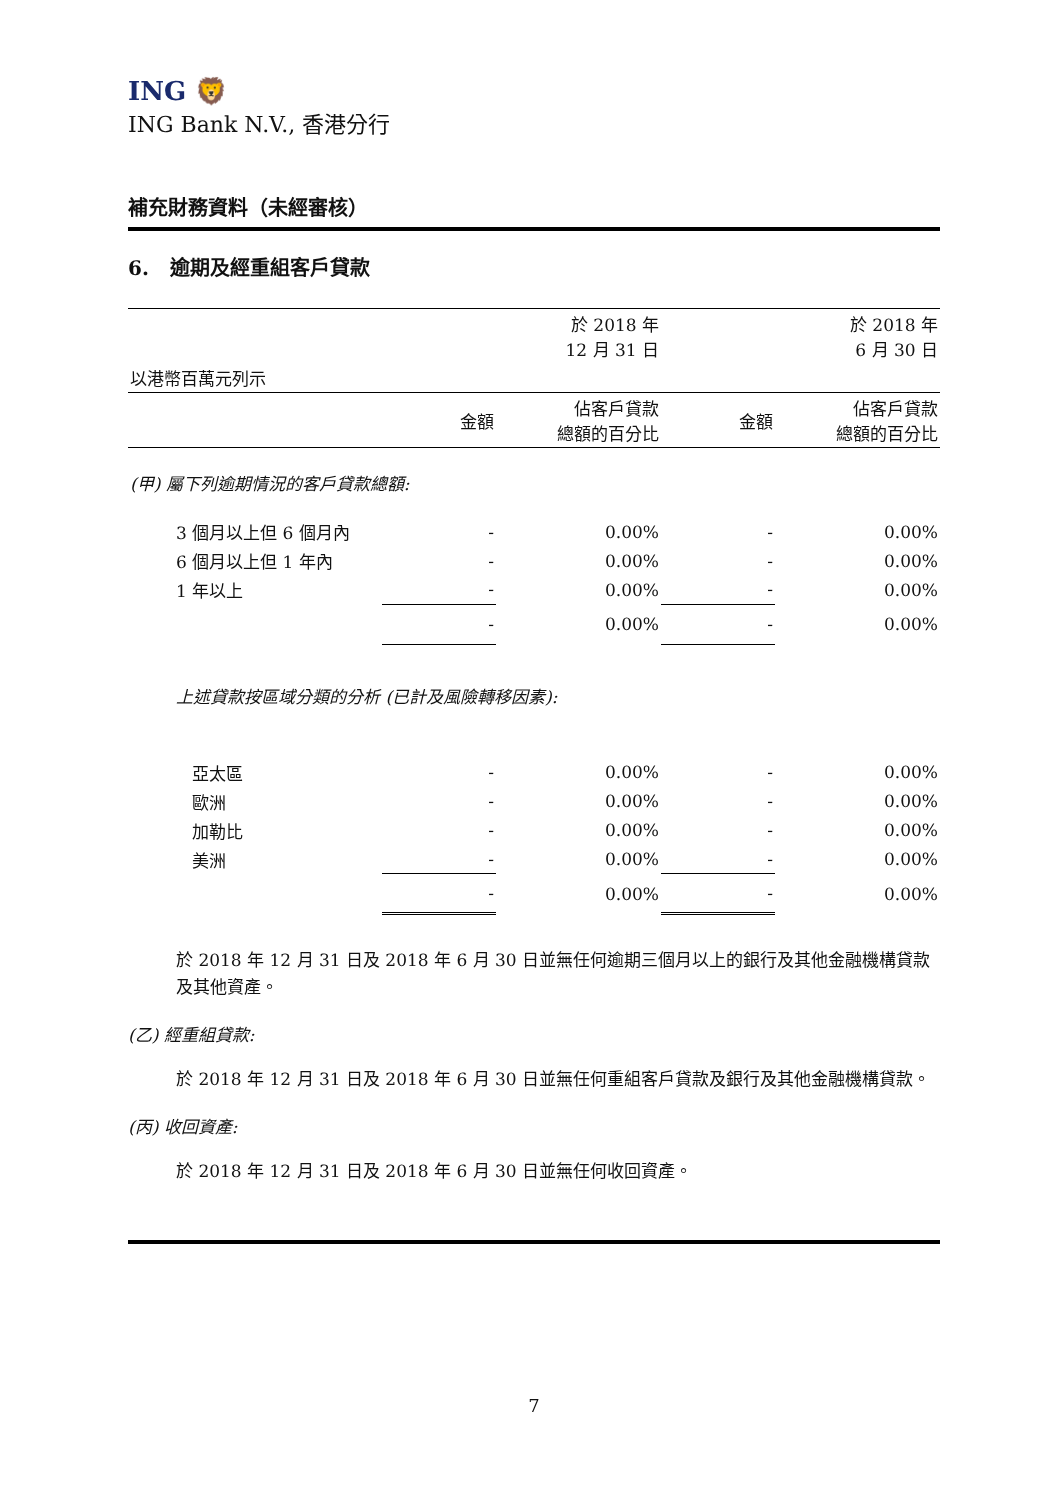ING 🦁
ING Bank N.V., 香港分行
補充財務資料（未經審核）
6. 逾期及經重組客戶貸款
| | | 於 2018 年 12 月 31 日 | | 於 2018 年 6 月 30 日 |
| --- | --- | --- | --- | --- |
| 以港幣百萬元列示 | | | | |
| | 金額 | 佔客戶貸款 總額的百分比 | 金額 | 佔客戶貸款 總額的百分比 |
| (甲) 屬下列逾期情況的客戶貸款總額: | | | | |
| 3 個月以上但 6 個月內 | - | 0.00% | - | 0.00% |
| 6 個月以上但 1 年內 | - | 0.00% | - | 0.00% |
| 1 年以上 | - | 0.00% | - | 0.00% |
| | - | 0.00% | - | 0.00% |
| 上述貸款按區域分類的分析 (已計及風險轉移因素): | | | | |
| 亞太區 | - | 0.00% | - | 0.00% |
| 歐洲 | - | 0.00% | - | 0.00% |
| 加勒比 | - | 0.00% | - | 0.00% |
| 美洲 | - | 0.00% | - | 0.00% |
| | - | 0.00% | - | 0.00% |
於 2018 年 12 月 31 日及 2018 年 6 月 30 日並無任何逾期三個月以上的銀行及其他金融機構貸款及其他資產。
(乙) 經重組貸款:
於 2018 年 12 月 31 日及 2018 年 6 月 30 日並無任何重組客戶貸款及銀行及其他金融機構貸款。
(丙) 收回資產:
於 2018 年 12 月 31 日及 2018 年 6 月 30 日並無任何收回資產。
7